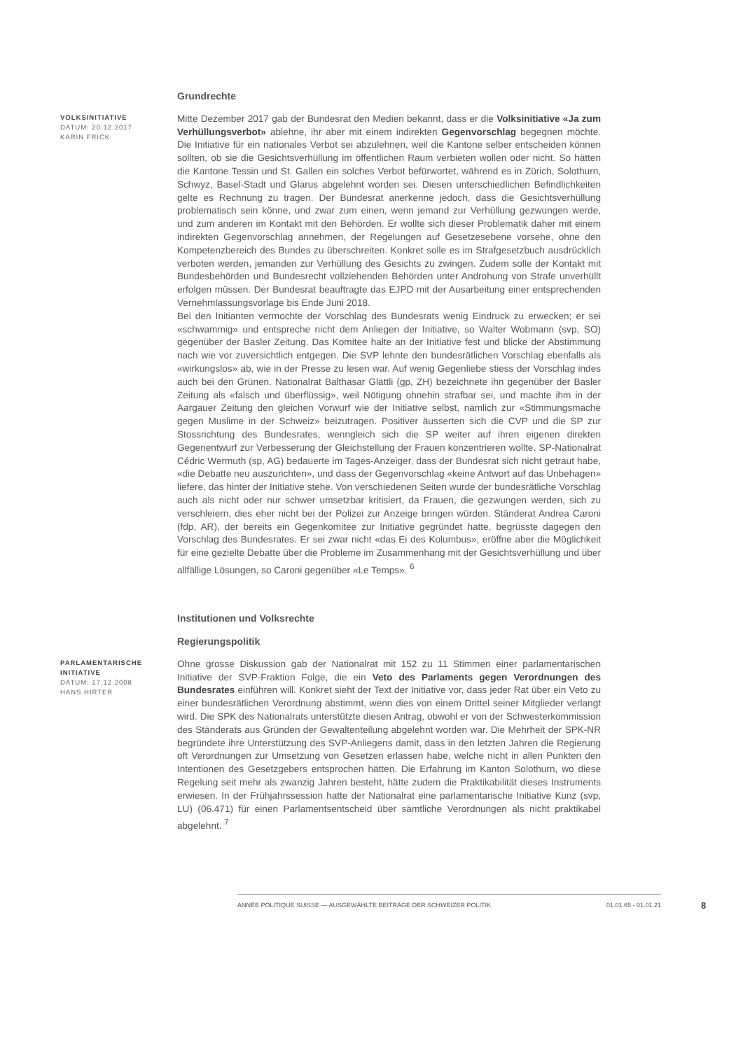Grundrechte
VOLKSINITIATIVE
DATUM: 20.12.2017
KARIN FRICK
Mitte Dezember 2017 gab der Bundesrat den Medien bekannt, dass er die Volksinitiative «Ja zum Verhüllungsverbot» ablehne, ihr aber mit einem indirekten Gegenvorschlag begegnen möchte. Die Initiative für ein nationales Verbot sei abzulehnen, weil die Kantone selber entscheiden können sollten, ob sie die Gesichtsverhüllung im öffentlichen Raum verbieten wollen oder nicht. So hätten die Kantone Tessin und St. Gallen ein solches Verbot befürwortet, während es in Zürich, Solothurn, Schwyz, Basel-Stadt und Glarus abgelehnt worden sei. Diesen unterschiedlichen Befindlichkeiten gelte es Rechnung zu tragen. Der Bundesrat anerkenne jedoch, dass die Gesichtsverhüllung problematisch sein könne, und zwar zum einen, wenn jemand zur Verhüllung gezwungen werde, und zum anderen im Kontakt mit den Behörden. Er wollte sich dieser Problematik daher mit einem indirekten Gegenvorschlag annehmen, der Regelungen auf Gesetzesebene vorsehe, ohne den Kompetenzbereich des Bundes zu überschreiten. Konkret solle es im Strafgesetzbuch ausdrücklich verboten werden, jemanden zur Verhüllung des Gesichts zu zwingen. Zudem solle der Kontakt mit Bundesbehörden und Bundesrecht vollziehenden Behörden unter Androhung von Strafe unverhüllt erfolgen müssen. Der Bundesrat beauftragte das EJPD mit der Ausarbeitung einer entsprechenden Vernehmlassungsvorlage bis Ende Juni 2018.
Bei den Initianten vermochte der Vorschlag des Bundesrats wenig Eindruck zu erwecken; er sei «schwammig» und entspreche nicht dem Anliegen der Initiative, so Walter Wobmann (svp, SO) gegenüber der Basler Zeitung. Das Komitee halte an der Initiative fest und blicke der Abstimmung nach wie vor zuversichtlich entgegen. Die SVP lehnte den bundesrätlichen Vorschlag ebenfalls als «wirkungslos» ab, wie in der Presse zu lesen war. Auf wenig Gegenliebe stiess der Vorschlag indes auch bei den Grünen. Nationalrat Balthasar Glättli (gp, ZH) bezeichnete ihn gegenüber der Basler Zeitung als «falsch und überflüssig», weil Nötigung ohnehin strafbar sei, und machte ihm in der Aargauer Zeitung den gleichen Vorwurf wie der Initiative selbst, nämlich zur «Stimmungsmache gegen Muslime in der Schweiz» beizutragen. Positiver äusserten sich die CVP und die SP zur Stossrichtung des Bundesrates, wenngleich sich die SP weiter auf ihren eigenen direkten Gegenentwurf zur Verbesserung der Gleichstellung der Frauen konzentrieren wollte. SP-Nationalrat Cédric Wermuth (sp, AG) bedauerte im Tages-Anzeiger, dass der Bundesrat sich nicht getraut habe, «die Debatte neu auszurichten», und dass der Gegenvorschlag «keine Antwort auf das Unbehagen» liefere, das hinter der Initiative stehe. Von verschiedenen Seiten wurde der bundesrätliche Vorschlag auch als nicht oder nur schwer umsetzbar kritisiert, da Frauen, die gezwungen werden, sich zu verschleiern, dies eher nicht bei der Polizei zur Anzeige bringen würden. Ständerat Andrea Caroni (fdp, AR), der bereits ein Gegenkomitee zur Initiative gegründet hatte, begrüsste dagegen den Vorschlag des Bundesrates. Er sei zwar nicht «das Ei des Kolumbus», eröffne aber die Möglichkeit für eine gezielte Debatte über die Probleme im Zusammenhang mit der Gesichtsverhüllung und über allfällige Lösungen, so Caroni gegenüber «Le Temps». <sup>6</sup>
Institutionen und Volksrechte
Regierungspolitik
PARLAMENTARISCHE INITIATIVE
DATUM: 17.12.2008
HANS HIRTER
Ohne grosse Diskussion gab der Nationalrat mit 152 zu 11 Stimmen einer parlamentarischen Initiative der SVP-Fraktion Folge, die ein Veto des Parlaments gegen Verordnungen des Bundesrates einführen will. Konkret sieht der Text der Initiative vor, dass jeder Rat über ein Veto zu einer bundesrätlichen Verordnung abstimmt, wenn dies von einem Drittel seiner Mitglieder verlangt wird. Die SPK des Nationalrats unterstützte diesen Antrag, obwohl er von der Schwesterkommission des Ständerats aus Gründen der Gewaltenteilung abgelehnt worden war. Die Mehrheit der SPK-NR begründete ihre Unterstützung des SVP-Anliegens damit, dass in den letzten Jahren die Regierung oft Verordnungen zur Umsetzung von Gesetzen erlassen habe, welche nicht in allen Punkten den Intentionen des Gesetzgebers entsprochen hätten. Die Erfahrung im Kanton Solothurn, wo diese Regelung seit mehr als zwanzig Jahren besteht, hätte zudem die Praktikabilität dieses Instruments erwiesen. In der Frühjahrssession hatte der Nationalrat eine parlamentarische Initiative Kunz (svp, LU) (06.471) für einen Parlamentsentscheid über sämtliche Verordnungen als nicht praktikabel abgelehnt. <sup>7</sup>
ANNÉE POLITIQUE SUISSE — AUSGEWÄHLTE BEITRÄGE DER SCHWEIZER POLITIK 01.01.65 - 01.01.21
8